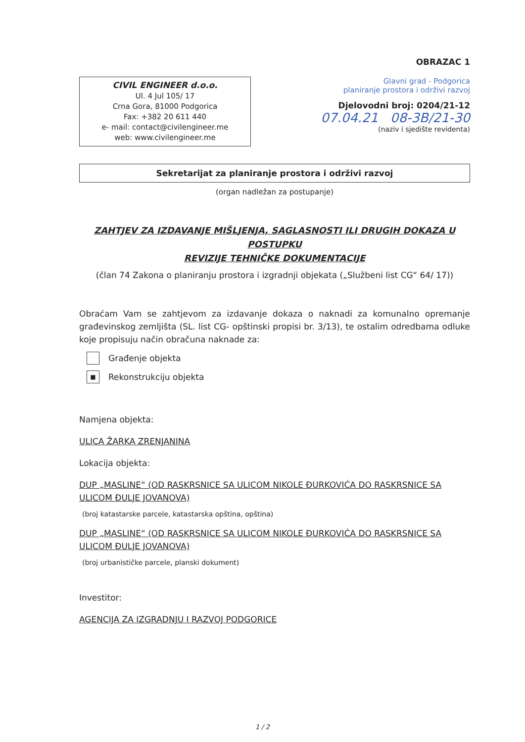OBRAZAC 1
CIVIL ENGINEER d.o.o.
Ul. 4 Jul 105/ 17
Crna Gora, 81000 Podgorica
Fax: +382 20 611 440
e- mail: contact@civilengineer.me
web: www.civilengineer.me
Glavni grad - Podgorica
planiranje prostora i održivi razvoj
Djelovodni broj: 0204/21-12
07.04.21 08-3B/21-30
(naziv i sjedište revidenta)
Sekretarijat za planiranje prostora i održivi razvoj
(organ nadležan za postupanje)
ZAHTJEV ZA IZDAVANJE MIŠLJENJA, SAGLASNOSTI ILI DRUGIH DOKAZA U POSTUPKU
REVIZIJE TEHNIČKE DOKUMENTACIJE
(član 74 Zakona o planiranju prostora i izgradnji objekata („Službeni list CG“ 64/ 17))
Obraćam Vam se zahtjevom za izdavanje dokaza o naknadi za komunalno opremanje građevinskog zemljišta (SL. list CG- opštinski propisi br. 3/13), te ostalim odredbama odluke koje propisuju način obračuna naknade za:
Građenje objekta
■ Rekonstrukciju objekta
Namjena objekta:
ULICA ŽARKA ZRENJANINA
Lokacija objekta:
DUP „MASLINE“ (OD RASKRSNICE SA ULICOM NIKOLE ĐURKOVIĆA DO RASKRSNICE SA ULICOM ĐULJE JOVANOVA)
(broj katastarske parcele, katastarska opština, opština)
DUP „MASLINE“ (OD RASKRSNICE SA ULICOM NIKOLE ĐURKOVIĆA DO RASKRSNICE SA ULICOM ĐULJE JOVANOVA)
(broj urbanističke parcele, planski dokument)
Investitor:
AGENCIJA ZA IZGRADNJU I RAZVOJ PODGORICE
1 / 2